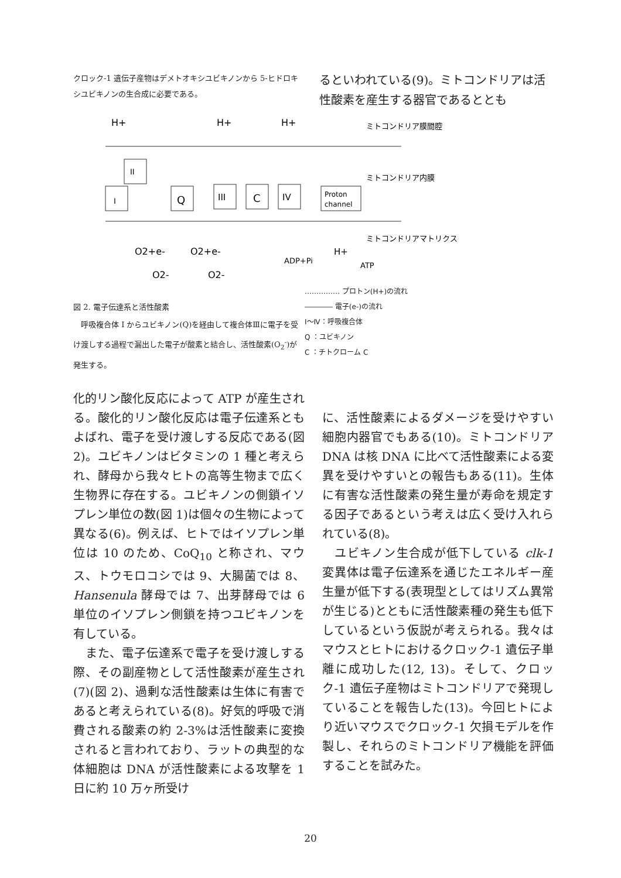クロック-1 遺伝子産物はデメトオキシユビキノンから 5-ヒドロキシユビキノンの生合成に必要である。
るといわれている(9)。ミトコンドリアは活性酸素を産生する器官であるととも
H+
H+
H+
I
II
Q
III
C
IV
Proton
channel
O2+e-
O2+e-
O2-
O2-
ADP+Pi
H+
ATP
ミトコンドリア膜間腔
ミトコンドリア内膜
ミトコンドリアマトリクス
図 2. 電子伝達系と活性酸素
　呼吸複合体 I からユビキノン(Q)を経由して複合体Ⅲに電子を受け渡しする過程で漏出した電子が酸素と結合し、活性酸素(O<sub>2</sub><sup>-</sup>)が発生する。
…………… プロトン(H+)の流れ
―――― 電子(e-)の流れ
Ⅰ～Ⅳ：呼吸複合体
Q ：ユビキノン
C ：チトクローム C
化的リン酸化反応によって ATP が産生される。酸化的リン酸化反応は電子伝達系ともよばれ、電子を受け渡しする反応である(図 2)。ユビキノンはビタミンの 1 種と考えられ、酵母から我々ヒトの高等生物まで広く生物界に存在する。ユビキノンの側鎖イソプレン単位の数(図 1)は個々の生物によって異なる(6)。例えば、ヒトではイソプレン単位は 10 のため、CoQ<sub>10</sub> と称され、マウス、トウモロコシでは 9、大腸菌では 8、Hansenula 酵母では 7、出芽酵母では 6 単位のイソプレン側鎖を持つユビキノンを有している。
　また、電子伝達系で電子を受け渡しする際、その副産物として活性酸素が産生され(7)(図 2)、過剰な活性酸素は生体に有害であると考えられている(8)。好気的呼吸で消費される酸素の約 2-3%は活性酸素に変換されると言われており、ラットの典型的な体細胞は DNA が活性酸素による攻撃を 1 日に約 10 万ヶ所受け
に、活性酸素によるダメージを受けやすい細胞内器官でもある(10)。ミトコンドリア DNA は核 DNA に比べて活性酸素による変異を受けやすいとの報告もある(11)。生体に有害な活性酸素の発生量が寿命を規定する因子であるという考えは広く受け入れられている(8)。
　ユビキノン生合成が低下している clk-1 変異体は電子伝達系を通じたエネルギー産生量が低下する(表現型としてはリズム異常が生じる)とともに活性酸素種の発生も低下しているという仮説が考えられる。我々はマウスとヒトにおけるクロック-1 遺伝子単離に成功した(12, 13)。そして、クロック-1 遺伝子産物はミトコンドリアで発現していることを報告した(13)。今回ヒトにより近いマウスでクロック-1 欠損モデルを作製し、それらのミトコンドリア機能を評価することを試みた。
20